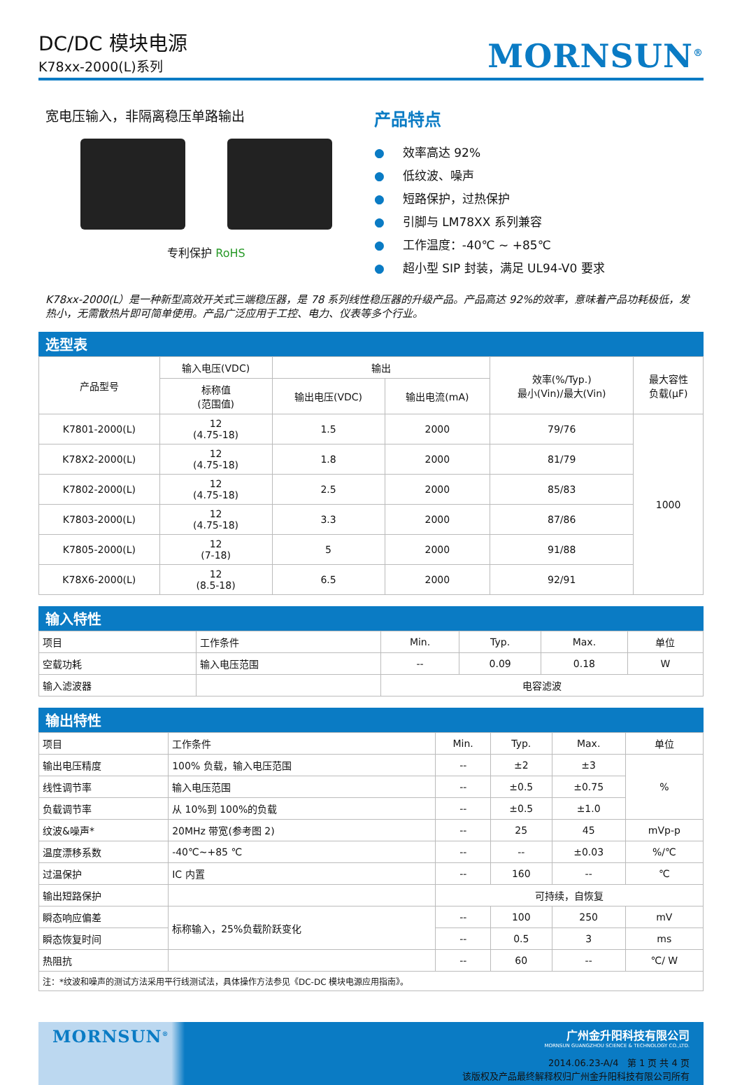DC/DC 模块电源
K78xx-2000(L)系列
MORNSUN<sup>®</sup>
宽电压输入，非隔离稳压单路输出
专利保护 RoHS
产品特点
● 效率高达 92%
● 低纹波、噪声
● 短路保护，过热保护
● 引脚与 LM78XX 系列兼容
● 工作温度：-40℃ ~ +85℃
● 超小型 SIP 封装，满足 UL94-V0 要求
K78xx-2000(L）是一种新型高效开关式三端稳压器，是 78 系列线性稳压器的升级产品。产品高达 92%的效率，意味着产品功耗极低，发热小，无需散热片即可简单使用。产品广泛应用于工控、电力、仪表等多个行业。
选型表
| 产品型号 | 输入电压(VDC) | 输出 | | 效率(%/Typ.) 最小(Vin)/最大(Vin) | 最大容性 负载(μF) |
| --- | --- | --- | --- | --- | --- |
| | 标称值 (范围值) | 输出电压(VDC) | 输出电流(mA) | | |
| K7801-2000(L) | 12 (4.75-18) | 1.5 | 2000 | 79/76 | 1000 |
| K78X2-2000(L) | 12 (4.75-18) | 1.8 | 2000 | 81/79 | |
| K7802-2000(L) | 12 (4.75-18) | 2.5 | 2000 | 85/83 | |
| K7803-2000(L) | 12 (4.75-18) | 3.3 | 2000 | 87/86 | |
| K7805-2000(L) | 12 (7-18) | 5 | 2000 | 91/88 | |
| K78X6-2000(L) | 12 (8.5-18) | 6.5 | 2000 | 92/91 | |
输入特性
| 项目 | 工作条件 | Min. | Typ. | Max. | 单位 |
| --- | --- | --- | --- | --- | --- |
| 空载功耗 | 输入电压范围 | -- | 0.09 | 0.18 | W |
| 输入滤波器 | | 电容滤波 | | | |
输出特性
| 项目 | 工作条件 | Min. | Typ. | Max. | 单位 |
| --- | --- | --- | --- | --- | --- |
| 输出电压精度 | 100% 负载，输入电压范围 | -- | ±2 | ±3 | % |
| 线性调节率 | 输入电压范围 | -- | ±0.5 | ±0.75 | |
| 负载调节率 | 从 10%到 100%的负载 | -- | ±0.5 | ±1.0 | |
| 纹波&噪声* | 20MHz 带宽(参考图 2) | -- | 25 | 45 | mVp-p |
| 温度漂移系数 | -40℃~+85 ℃ | -- | -- | ±0.03 | %/℃ |
| 过温保护 | IC 内置 | -- | 160 | -- | ℃ |
| 输出短路保护 | | 可持续，自恢复 | | | |
| 瞬态响应偏差 | 标称输入，25%负载阶跃变化 | -- | 100 | 250 | mV |
| 瞬态恢复时间 | | -- | 0.5 | 3 | ms |
| 热阻抗 | | -- | 60 | -- | ℃/ W |
| 注：*纹波和噪声的测试方法采用平行线测试法，具体操作方法参见《DC-DC 模块电源应用指南》。 | | | | | |
MORNSUN<sup>®</sup>
广州金升阳科技有限公司
MORNSUN GUANGZHOU SCIENCE & TECHNOLOGY CO.,LTD.
2014.06.23-A/4 第 1 页 共 4 页
该版权及产品最终解释权归广州金升阳科技有限公司所有